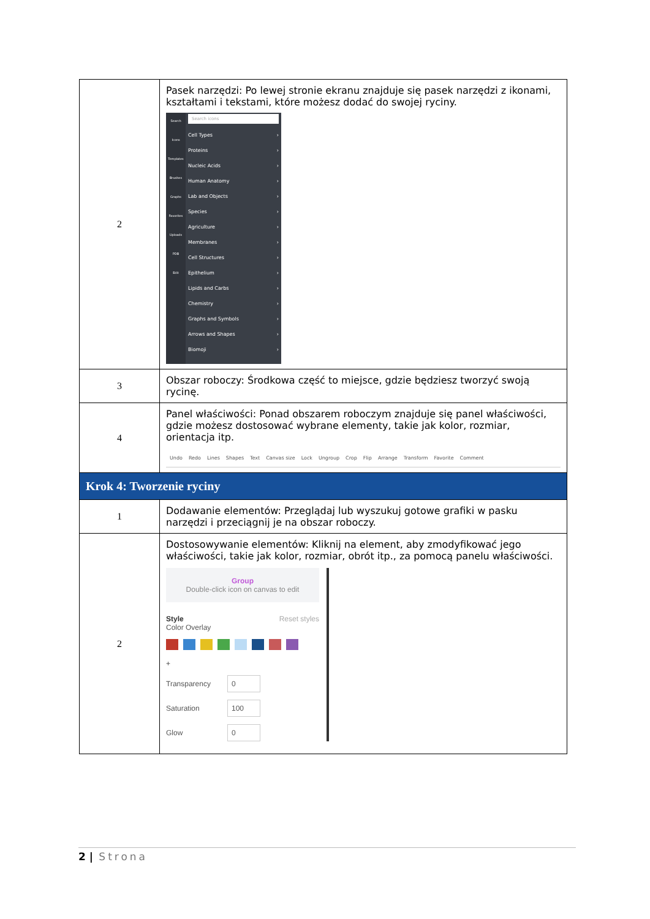| 2 | Pasek narzędzi: Po lewej stronie ekranu znajduje się pasek narzędzi z ikonami, kształtami i tekstami, które możesz dodać do swojej ryciny. Search Icons Templates Brushes Graphs Favorites Uploads PDB Edit Search icons Cell Types › Proteins › Nucleic Acids › Human Anatomy › Lab and Objects › Species › Agriculture › Membranes › Cell Structures › Epithelium › Lipids and Carbs › Chemistry › Graphs and Symbols › Arrows and Shapes › Biomoji › |
| 3 | Obszar roboczy: Środkowa część to miejsce, gdzie będziesz tworzyć swoją rycinę. |
| 4 | Panel właściwości: Ponad obszarem roboczym znajduje się panel właściwości, gdzie możesz dostosować wybrane elementy, takie jak kolor, rozmiar, orientacja itp. Undo Redo Lines Shapes Text Canvas size Lock Ungroup Crop Flip Arrange Transform Favorite Comment |
| Krok 4: Tworzenie ryciny | |
| 1 | Dodawanie elementów: Przeglądaj lub wyszukuj gotowe grafiki w pasku narzędzi i przeciągnij je na obszar roboczy. |
| 2 | Dostosowywanie elementów: Kliknij na element, aby zmodyfikować jego właściwości, takie jak kolor, rozmiar, obrót itp., za pomocą panelu właściwości. Group Double-click icon on canvas to edit Style Reset styles Color Overlay + Transparency 0 Saturation 100 Glow 0 |
2 | Strona